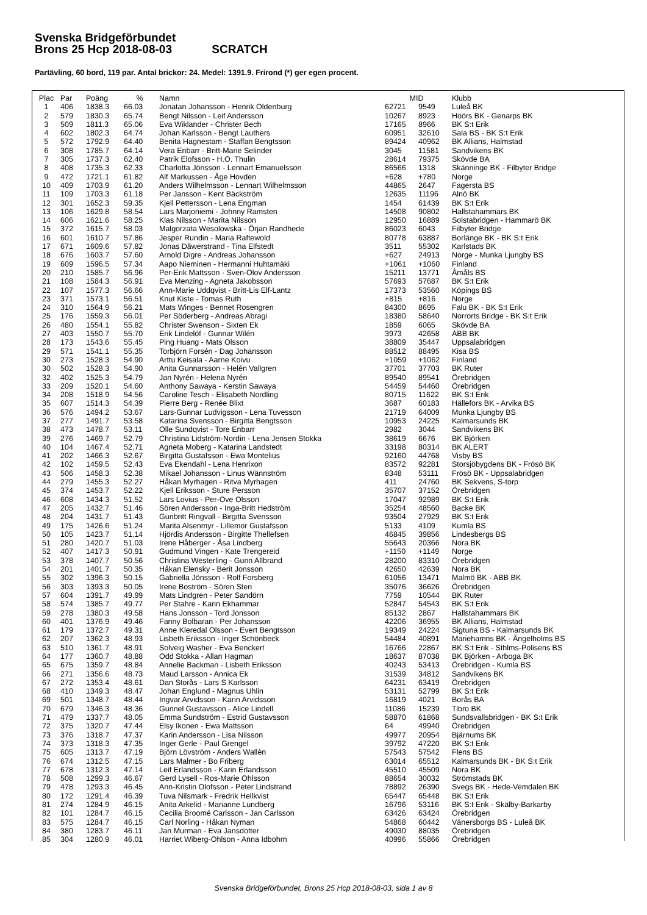Svenska Bridgeförbundet
Brons 25 Hcp 2018-08-03 SCRATCH
Partävling, 60 bord, 119 par. Antal brickor: 24. Medel: 1391.9. Frirond (*) ger egen procent.
| Plac | Par | Poäng | % | Namn | MID | | Klubb |
| --- | --- | --- | --- | --- | --- | --- | --- |
| 1 | 406 | 1838.3 | 66.03 | Jonatan Johansson - Henrik Oldenburg | 62721 | 9549 | Luleå BK |
| 2 | 579 | 1830.3 | 65.74 | Bengt Nilsson - Leif Andersson | 10267 | 8923 | Höörs BK - Genarps BK |
| 3 | 509 | 1811.3 | 65.06 | Eva Wiklander - Christer Bech | 17165 | 8966 | BK S:t Erik |
| 4 | 602 | 1802.3 | 64.74 | Johan Karlsson - Bengt Lauthers | 60951 | 32610 | Sala BS - BK S:t Erik |
| 5 | 572 | 1792.9 | 64.40 | Benita Hagnestam - Staffan Bengtsson | 89424 | 40962 | BK Allians, Halmstad |
| 6 | 308 | 1785.7 | 64.14 | Vera Enbarr - Britt-Marie Selinder | 3045 | 11581 | Sandvikens BK |
| 7 | 305 | 1737.3 | 62.40 | Patrik Elofsson - H.O. Thulin | 28614 | 79375 | Skövde BA |
| 8 | 408 | 1735.3 | 62.33 | Charlotta Jönsson - Lennart Emanuelsson | 86566 | 1318 | Skänninge BK - Filbyter Bridge |
| 9 | 472 | 1721.1 | 61.82 | Alf Markussen - Åge Hovden | +628 | +780 | Norge |
| 10 | 409 | 1703.9 | 61.20 | Anders Wilhelmsson - Lennart Wilhelmsson | 44865 | 2647 | Fagersta BS |
| 11 | 109 | 1703.3 | 61.18 | Per Jansson - Kent Bäckström | 12635 | 11196 | Alnö BK |
| 12 | 301 | 1652.3 | 59.35 | Kjell Pettersson - Lena Engman | 1454 | 61439 | BK S:t Erik |
| 13 | 106 | 1629.8 | 58.54 | Lars Marjoniemi - Johnny Ramsten | 14508 | 90802 | Hallstahammars BK |
| 14 | 606 | 1621.6 | 58.25 | Klas Nilsson - Marita Nilsson | 12950 | 16889 | Solstabridgen - Hammarö BK |
| 15 | 372 | 1615.7 | 58.03 | Malgorzata Wesolowska - Örjan Randhede | 86023 | 6043 | Filbyter Bridge |
| 16 | 601 | 1610.7 | 57.86 | Jesper Rundin - Maria Raftewold | 80778 | 63887 | Borlänge BK - BK S:t Erik |
| 17 | 671 | 1609.6 | 57.82 | Jonas Dåwerstrand - Tina Elfstedt | 3511 | 55302 | Karlstads BK |
| 18 | 676 | 1603.7 | 57.60 | Arnold Digre - Andreas Johansson | +627 | 24913 | Norge - Munka Ljungby BS |
| 19 | 609 | 1596.5 | 57.34 | Aapo Nieminen - Hermanni Huhtamäki | +1061 | +1060 | Finland |
| 20 | 210 | 1585.7 | 56.96 | Per-Erik Mattsson - Sven-Olov Andersson | 15211 | 13771 | Åmåls BS |
| 21 | 108 | 1584.3 | 56.91 | Eva Menzing - Agneta Jakobsson | 57693 | 57687 | BK S:t Erik |
| 22 | 107 | 1577.3 | 56.66 | Ann-Marie Uddqvist - Britt-Lis Elf-Lantz | 17373 | 53560 | Köpings BS |
| 23 | 371 | 1573.1 | 56.51 | Knut Kiste - Tomas Ruth | +815 | +816 | Norge |
| 24 | 310 | 1564.9 | 56.21 | Mats Winges - Bennet Rosengren | 84300 | 8695 | Falu BK - BK S:t Erik |
| 25 | 176 | 1559.3 | 56.01 | Per Söderberg - Andreas Abragi | 18380 | 58640 | Norrorts Bridge - BK S:t Erik |
| 26 | 480 | 1554.1 | 55.82 | Christer Swenson - Sixten Ek | 1859 | 6065 | Skövde BA |
| 27 | 403 | 1550.7 | 55.70 | Erik Lindelöf - Gunnar Wilén | 3973 | 42658 | ABB BK |
| 28 | 173 | 1543.6 | 55.45 | Ping Huang - Mats Olsson | 38809 | 35447 | Uppsalabridgen |
| 29 | 571 | 1541.1 | 55.35 | Torbjörn Forsén - Dag Johansson | 88512 | 88495 | Kisa BS |
| 30 | 273 | 1528.3 | 54.90 | Arttu Keisala - Aarne Koivu | +1059 | +1062 | Finland |
| 30 | 502 | 1528.3 | 54.90 | Anita Gunnarsson - Helén Vallgren | 37701 | 37703 | BK Ruter |
| 32 | 402 | 1525.3 | 54.79 | Jan Nyrén - Helena Nyrén | 89540 | 89541 | Örebridgen |
| 33 | 209 | 1520.1 | 54.60 | Anthony Sawaya - Kerstin Sawaya | 54459 | 54460 | Örebridgen |
| 34 | 208 | 1518.9 | 54.56 | Caroline Tesch - Elisabeth Nordling | 80715 | 11622 | BK S:t Erik |
| 35 | 607 | 1514.3 | 54.39 | Pierre Berg - Renée Blixt | 3687 | 60183 | Hällefors BK - Arvika BS |
| 36 | 576 | 1494.2 | 53.67 | Lars-Gunnar Ludvigsson - Lena Tuvesson | 21719 | 64009 | Munka Ljungby BS |
| 37 | 277 | 1491.7 | 53.58 | Katarina Svensson - Birgitta Bengtsson | 10953 | 24225 | Kalmarsunds BK |
| 38 | 473 | 1478.7 | 53.11 | Olle Sundqvist - Tore Enbarr | 2982 | 3044 | Sandvikens BK |
| 39 | 276 | 1469.7 | 52.79 | Christina Lidström-Nordin - Lena Jensen Stokka | 38619 | 6676 | BK Björken |
| 40 | 104 | 1467.4 | 52.71 | Agneta Moberg - Katarina Landstedt | 33198 | 80314 | BK ALERT |
| 41 | 202 | 1466.3 | 52.67 | Birgitta Gustafsson - Ewa Montelius | 92160 | 44768 | Visby BS |
| 42 | 102 | 1459.5 | 52.43 | Eva Ekendahl - Lena Henrixon | 83572 | 92281 | Storsjöbygdens BK - Frösö BK |
| 43 | 506 | 1458.3 | 52.38 | Mikael Johansson - Linus Wännström | 8348 | 53111 | Frösö BK - Uppsalabridgen |
| 44 | 279 | 1455.3 | 52.27 | Håkan Myrhagen - Ritva Myrhagen | 411 | 24760 | BK Sekvens, S-torp |
| 45 | 374 | 1453.7 | 52.22 | Kjell Eriksson - Sture Persson | 35707 | 37152 | Örebridgen |
| 46 | 608 | 1434.3 | 51.52 | Lars Lovius - Per-Ove Olsson | 17047 | 92989 | BK S:t Erik |
| 47 | 205 | 1432.7 | 51.46 | Sören Andersson - Inga-Britt Hedström | 35254 | 48560 | Backe BK |
| 48 | 204 | 1431.7 | 51.43 | Gunbritt Ringvall - Birgitta Svensson | 93504 | 27929 | BK S:t Erik |
| 49 | 175 | 1426.6 | 51.24 | Marita Alsenmyr - Lillemor Gustafsson | 5133 | 4109 | Kumla BS |
| 50 | 105 | 1423.7 | 51.14 | Hjördis Andersson - Birgitte Thellefsen | 46845 | 39856 | Lindesbergs BS |
| 51 | 280 | 1420.7 | 51.03 | Irene Håberger - Åsa Lindberg | 55643 | 20366 | Nora BK |
| 52 | 407 | 1417.3 | 50.91 | Gudmund Vingen - Kate Trengereid | +1150 | +1149 | Norge |
| 53 | 378 | 1407.7 | 50.56 | Christina Westerling - Gunn Allbrand | 28200 | 83310 | Örebridgen |
| 54 | 201 | 1401.7 | 50.35 | Håkan Elensky - Berit Jonsson | 42650 | 42639 | Nora BK |
| 55 | 302 | 1396.3 | 50.15 | Gabriella Jönsson - Rolf Forsberg | 61056 | 13471 | Malmö BK - ABB BK |
| 56 | 303 | 1393.3 | 50.05 | Irene Boström - Sören Sten | 35076 | 36626 | Örebridgen |
| 57 | 604 | 1391.7 | 49.99 | Mats Lindgren - Peter Sandörn | 7759 | 10544 | BK Ruter |
| 58 | 574 | 1385.7 | 49.77 | Per Stahre - Karin Ekhammar | 52847 | 54543 | BK S:t Erik |
| 59 | 278 | 1380.3 | 49.58 | Hans Jonsson - Tord Jonsson | 85132 | 2867 | Hallstahammars BK |
| 60 | 401 | 1376.9 | 49.46 | Fanny Bolbaran - Per Johansson | 42206 | 36955 | BK Allians, Halmstad |
| 61 | 179 | 1372.7 | 49.31 | Anne Kleredal Olsson - Evert Bengtsson | 19349 | 24224 | Sigtuna BS - Kalmarsunds BK |
| 62 | 207 | 1362.3 | 48.93 | Lisbeth Eriksson - Inger Schönbeck | 54484 | 40891 | Mariehamns BK - Ängelholms BS |
| 63 | 510 | 1361.7 | 48.91 | Solveig Washer - Eva Benckert | 16766 | 22867 | BK S:t Erik - Sthlms-Polisens BS |
| 64 | 177 | 1360.7 | 48.88 | Odd Stokka - Allan Hagman | 18637 | 87038 | BK Björken - Arboga BK |
| 65 | 675 | 1359.7 | 48.84 | Annelie Backman - Lisbeth Eriksson | 40243 | 53413 | Örebridgen - Kumla BS |
| 66 | 271 | 1356.6 | 48.73 | Maud Larsson - Annica Ek | 31539 | 34812 | Sandvikens BK |
| 67 | 272 | 1353.4 | 48.61 | Dan Storås - Lars S Karlsson | 64231 | 63419 | Örebridgen |
| 68 | 410 | 1349.3 | 48.47 | Johan Englund - Magnus Uhlin | 53131 | 52799 | BK S:t Erik |
| 69 | 501 | 1348.7 | 48.44 | Ingvar Arvidsson - Karin Arvidsson | 16819 | 4021 | Borås BA |
| 70 | 679 | 1346.3 | 48.36 | Gunnel Gustavsson - Alice Lindell | 11086 | 15239 | Tibro BK |
| 71 | 479 | 1337.7 | 48.05 | Emma Sundström - Estrid Gustavsson | 58870 | 61868 | Sundsvallsbridgen - BK S:t Erik |
| 72 | 375 | 1320.7 | 47.44 | Elsy Ikonen - Ewa Mattsson | 64 | 49940 | Örebridgen |
| 73 | 376 | 1318.7 | 47.37 | Karin Andersson - Lisa Nilsson | 49977 | 20954 | Bjärnums BK |
| 74 | 373 | 1318.3 | 47.35 | Inger Gerle - Paul Grengel | 39792 | 47220 | BK S:t Erik |
| 75 | 605 | 1313.7 | 47.19 | Björn Lövström - Anders Wallèn | 57543 | 57542 | Flens BS |
| 76 | 674 | 1312.5 | 47.15 | Lars Malmer - Bo Friberg | 63014 | 65512 | Kalmarsunds BK - BK S:t Erik |
| 77 | 678 | 1312.3 | 47.14 | Leif Erlandsson - Karin Erlandsson | 45510 | 45509 | Nora BK |
| 78 | 508 | 1299.3 | 46.67 | Gerd Lysell - Ros-Marie Ohlsson | 88654 | 30032 | Strömstads BK |
| 79 | 478 | 1293.3 | 46.45 | Ann-Kristin Olofsson - Peter Lindstrand | 78892 | 26390 | Svegs BK - Hede-Vemdalen BK |
| 80 | 172 | 1291.4 | 46.39 | Tuva Nilsmark - Fredrik Hellkvist | 65447 | 65448 | BK S:t Erik |
| 81 | 274 | 1284.9 | 46.15 | Anita Arkelid - Marianne Lundberg | 16796 | 53116 | BK S:t Erik - Skälby-Barkarby |
| 82 | 101 | 1284.7 | 46.15 | Cecilia Broomé Carlsson - Jan Carlsson | 63426 | 63424 | Örebridgen |
| 83 | 575 | 1284.7 | 46.15 | Carl Norling - Håkan Nyman | 54868 | 60442 | Vänersborgs BS - Luleå BK |
| 84 | 380 | 1283.7 | 46.11 | Jan Murman - Eva Jansdotter | 49030 | 88035 | Örebridgen |
| 85 | 304 | 1280.9 | 46.01 | Harriet Wiberg-Ohlson - Anna Idbohrn | 40996 | 55866 | Örebridgen |
Svenska Bridgeförbundet, Brons 25 Hcp 2018-08-03, sida 1 av 8